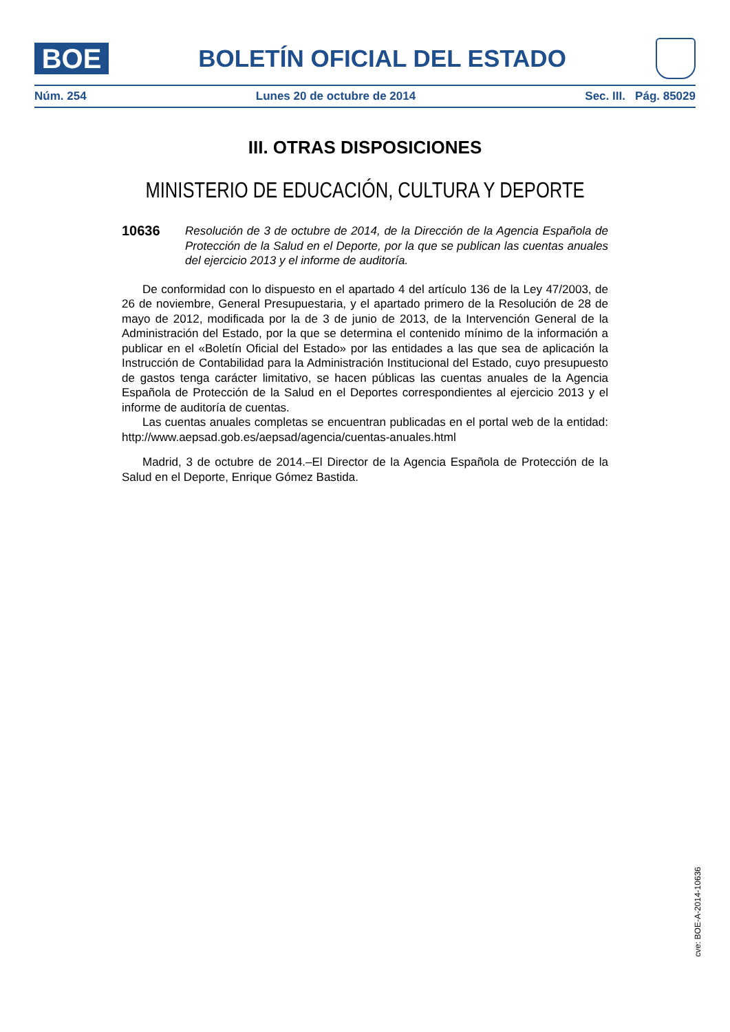BOE
BOLETÍN OFICIAL DEL ESTADO
Núm. 254 Lunes 20 de octubre de 2014 Sec. III. Pág. 85029
III. OTRAS DISPOSICIONES
MINISTERIO DE EDUCACIÓN, CULTURA Y DEPORTE
10636 Resolución de 3 de octubre de 2014, de la Dirección de la Agencia Española de Protección de la Salud en el Deporte, por la que se publican las cuentas anuales del ejercicio 2013 y el informe de auditoría.
De conformidad con lo dispuesto en el apartado 4 del artículo 136 de la Ley 47/2003, de 26 de noviembre, General Presupuestaria, y el apartado primero de la Resolución de 28 de mayo de 2012, modificada por la de 3 de junio de 2013, de la Intervención General de la Administración del Estado, por la que se determina el contenido mínimo de la información a publicar en el «Boletín Oficial del Estado» por las entidades a las que sea de aplicación la Instrucción de Contabilidad para la Administración Institucional del Estado, cuyo presupuesto de gastos tenga carácter limitativo, se hacen públicas las cuentas anuales de la Agencia Española de Protección de la Salud en el Deportes correspondientes al ejercicio 2013 y el informe de auditoría de cuentas.
Las cuentas anuales completas se encuentran publicadas en el portal web de la entidad: http://www.aepsad.gob.es/aepsad/agencia/cuentas-anuales.html
Madrid, 3 de octubre de 2014.–El Director de la Agencia Española de Protección de la Salud en el Deporte, Enrique Gómez Bastida.
cve: BOE-A-2014-10636